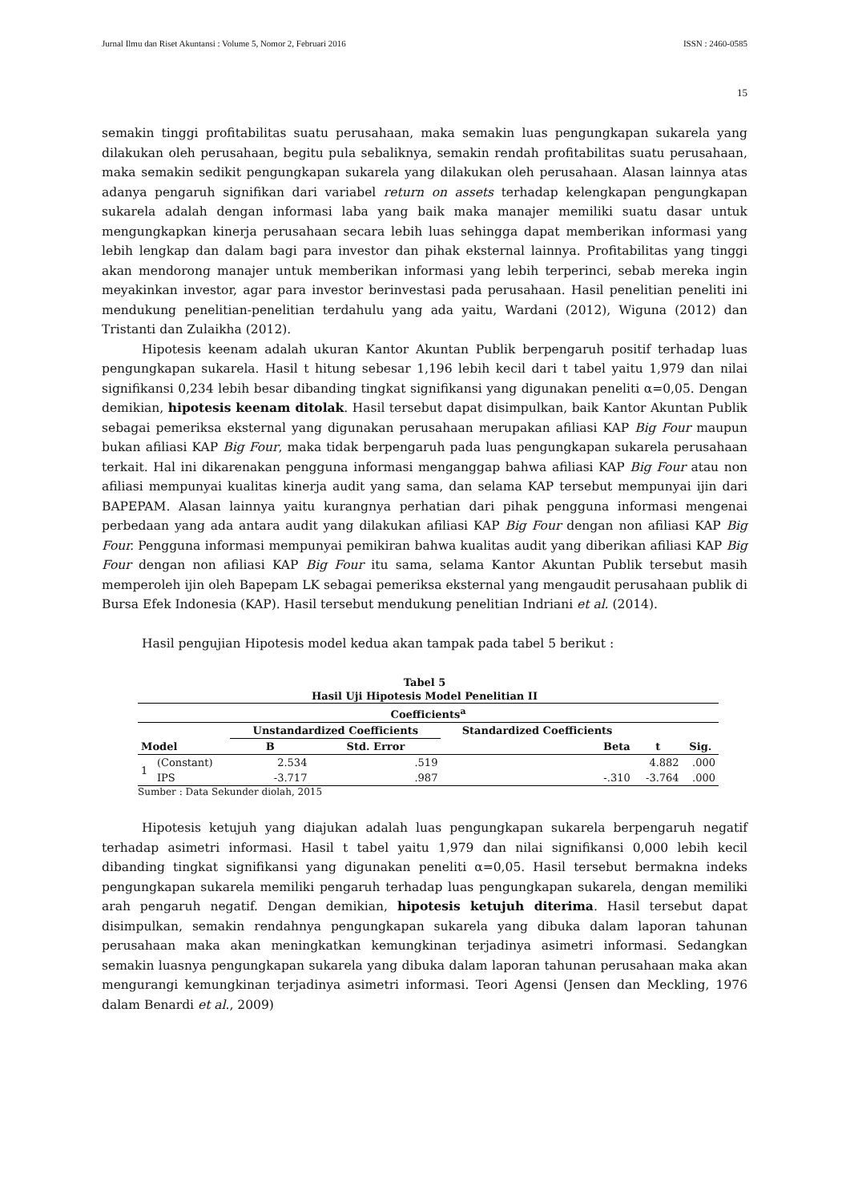Jurnal Ilmu dan Riset Akuntansi : Volume 5, Nomor 2, Februari 2016 ISSN : 2460-0585
15
semakin tinggi profitabilitas suatu perusahaan, maka semakin luas pengungkapan sukarela yang dilakukan oleh perusahaan, begitu pula sebaliknya, semakin rendah profitabilitas suatu perusahaan, maka semakin sedikit pengungkapan sukarela yang dilakukan oleh perusahaan. Alasan lainnya atas adanya pengaruh signifikan dari variabel return on assets terhadap kelengkapan pengungkapan sukarela adalah dengan informasi laba yang baik maka manajer memiliki suatu dasar untuk mengungkapkan kinerja perusahaan secara lebih luas sehingga dapat memberikan informasi yang lebih lengkap dan dalam bagi para investor dan pihak eksternal lainnya. Profitabilitas yang tinggi akan mendorong manajer untuk memberikan informasi yang lebih terperinci, sebab mereka ingin meyakinkan investor, agar para investor berinvestasi pada perusahaan. Hasil penelitian peneliti ini mendukung penelitian-penelitian terdahulu yang ada yaitu, Wardani (2012), Wiguna (2012) dan Tristanti dan Zulaikha (2012).
Hipotesis keenam adalah ukuran Kantor Akuntan Publik berpengaruh positif terhadap luas pengungkapan sukarela. Hasil t hitung sebesar 1,196 lebih kecil dari t tabel yaitu 1,979 dan nilai signifikansi 0,234 lebih besar dibanding tingkat signifikansi yang digunakan peneliti α=0,05. Dengan demikian, hipotesis keenam ditolak. Hasil tersebut dapat disimpulkan, baik Kantor Akuntan Publik sebagai pemeriksa eksternal yang digunakan perusahaan merupakan afiliasi KAP Big Four maupun bukan afiliasi KAP Big Four, maka tidak berpengaruh pada luas pengungkapan sukarela perusahaan terkait. Hal ini dikarenakan pengguna informasi menganggap bahwa afiliasi KAP Big Four atau non afiliasi mempunyai kualitas kinerja audit yang sama, dan selama KAP tersebut mempunyai ijin dari BAPEPAM. Alasan lainnya yaitu kurangnya perhatian dari pihak pengguna informasi mengenai perbedaan yang ada antara audit yang dilakukan afiliasi KAP Big Four dengan non afiliasi KAP Big Four. Pengguna informasi mempunyai pemikiran bahwa kualitas audit yang diberikan afiliasi KAP Big Four dengan non afiliasi KAP Big Four itu sama, selama Kantor Akuntan Publik tersebut masih memperoleh ijin oleh Bapepam LK sebagai pemeriksa eksternal yang mengaudit perusahaan publik di Bursa Efek Indonesia (KAP). Hasil tersebut mendukung penelitian Indriani et al. (2014).
Hasil pengujian Hipotesis model kedua akan tampak pada tabel 5 berikut :
Tabel 5
Hasil Uji Hipotesis Model Penelitian II
| Coefficients<sup>a</sup> | | | | | | |
| --- | --- | --- | --- | --- | --- | --- |
| Model | | Unstandardized Coefficients | | Standardized Coefficients | | |
| | | B | Std. Error | Beta | t | Sig. |
| 1 | (Constant) | 2.534 | .519 | | 4.882 | .000 |
| | IPS | -3.717 | .987 | -.310 | -3.764 | .000 |
Sumber : Data Sekunder diolah, 2015
Hipotesis ketujuh yang diajukan adalah luas pengungkapan sukarela berpengaruh negatif terhadap asimetri informasi. Hasil t tabel yaitu 1,979 dan nilai signifikansi 0,000 lebih kecil dibanding tingkat signifikansi yang digunakan peneliti α=0,05. Hasil tersebut bermakna indeks pengungkapan sukarela memiliki pengaruh terhadap luas pengungkapan sukarela, dengan memiliki arah pengaruh negatif. Dengan demikian, hipotesis ketujuh diterima. Hasil tersebut dapat disimpulkan, semakin rendahnya pengungkapan sukarela yang dibuka dalam laporan tahunan perusahaan maka akan meningkatkan kemungkinan terjadinya asimetri informasi. Sedangkan semakin luasnya pengungkapan sukarela yang dibuka dalam laporan tahunan perusahaan maka akan mengurangi kemungkinan terjadinya asimetri informasi. Teori Agensi (Jensen dan Meckling, 1976 dalam Benardi et al., 2009)